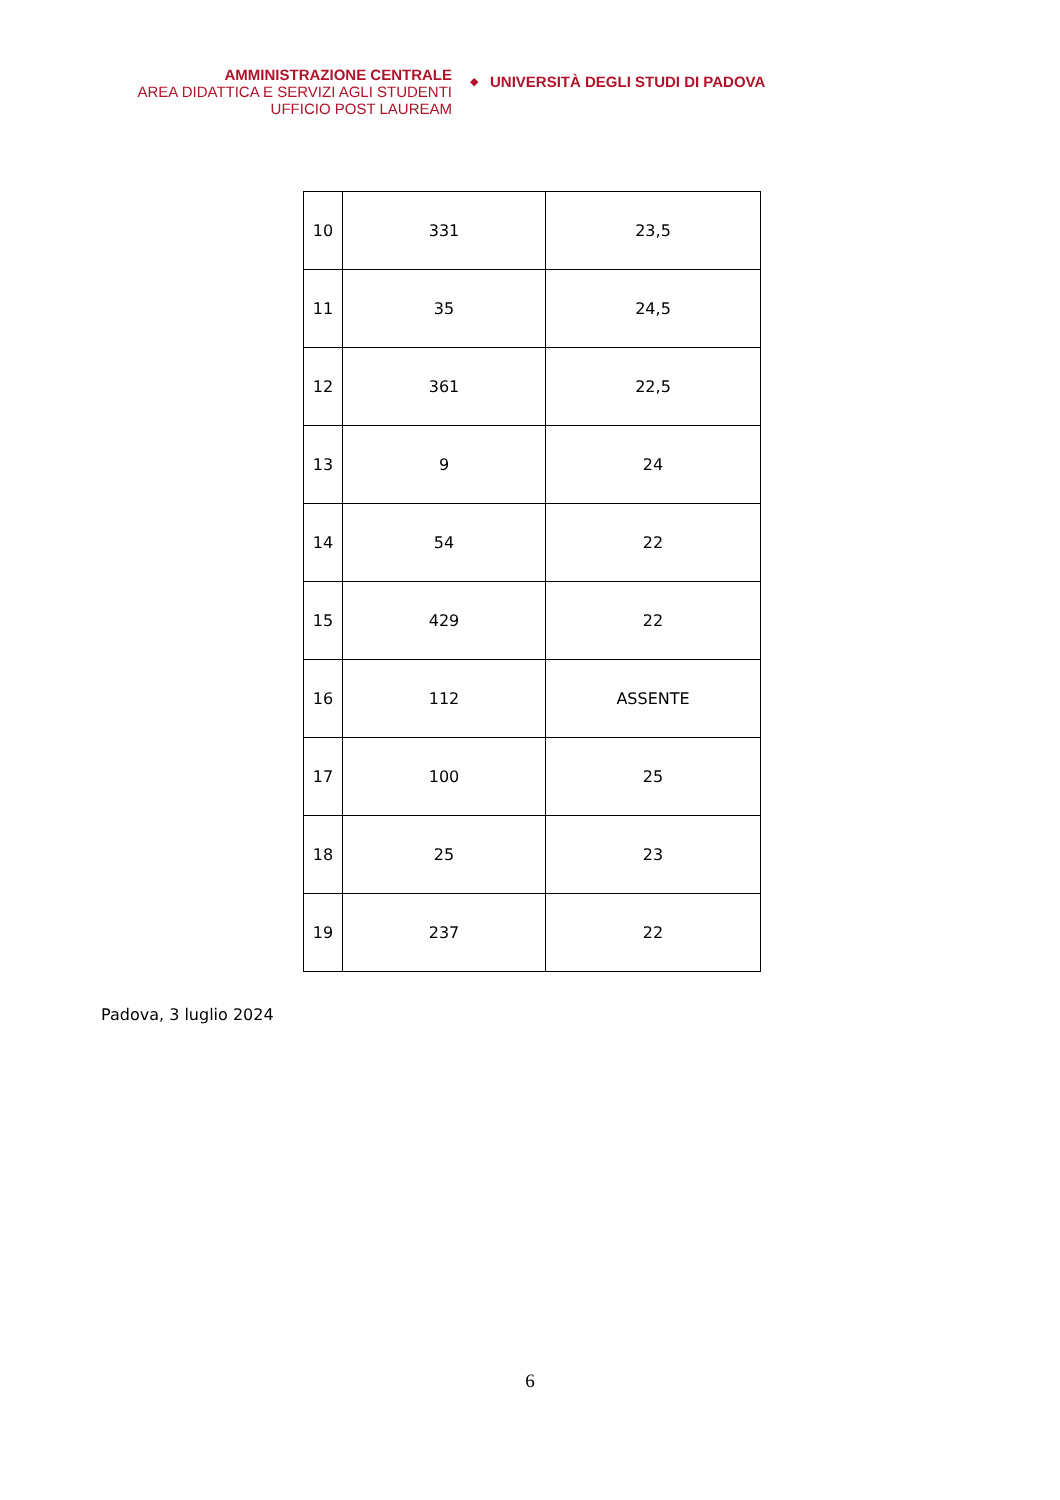AMMINISTRAZIONE CENTRALE
AREA DIDATTICA E SERVIZI AGLI STUDENTI
UFFICIO POST LAUREAM
◆
UNIVERSITÀ DEGLI STUDI DI PADOVA
| 10 | 331 | 23,5 |
| 11 | 35 | 24,5 |
| 12 | 361 | 22,5 |
| 13 | 9 | 24 |
| 14 | 54 | 22 |
| 15 | 429 | 22 |
| 16 | 112 | ASSENTE |
| 17 | 100 | 25 |
| 18 | 25 | 23 |
| 19 | 237 | 22 |
Padova, 3 luglio 2024
6